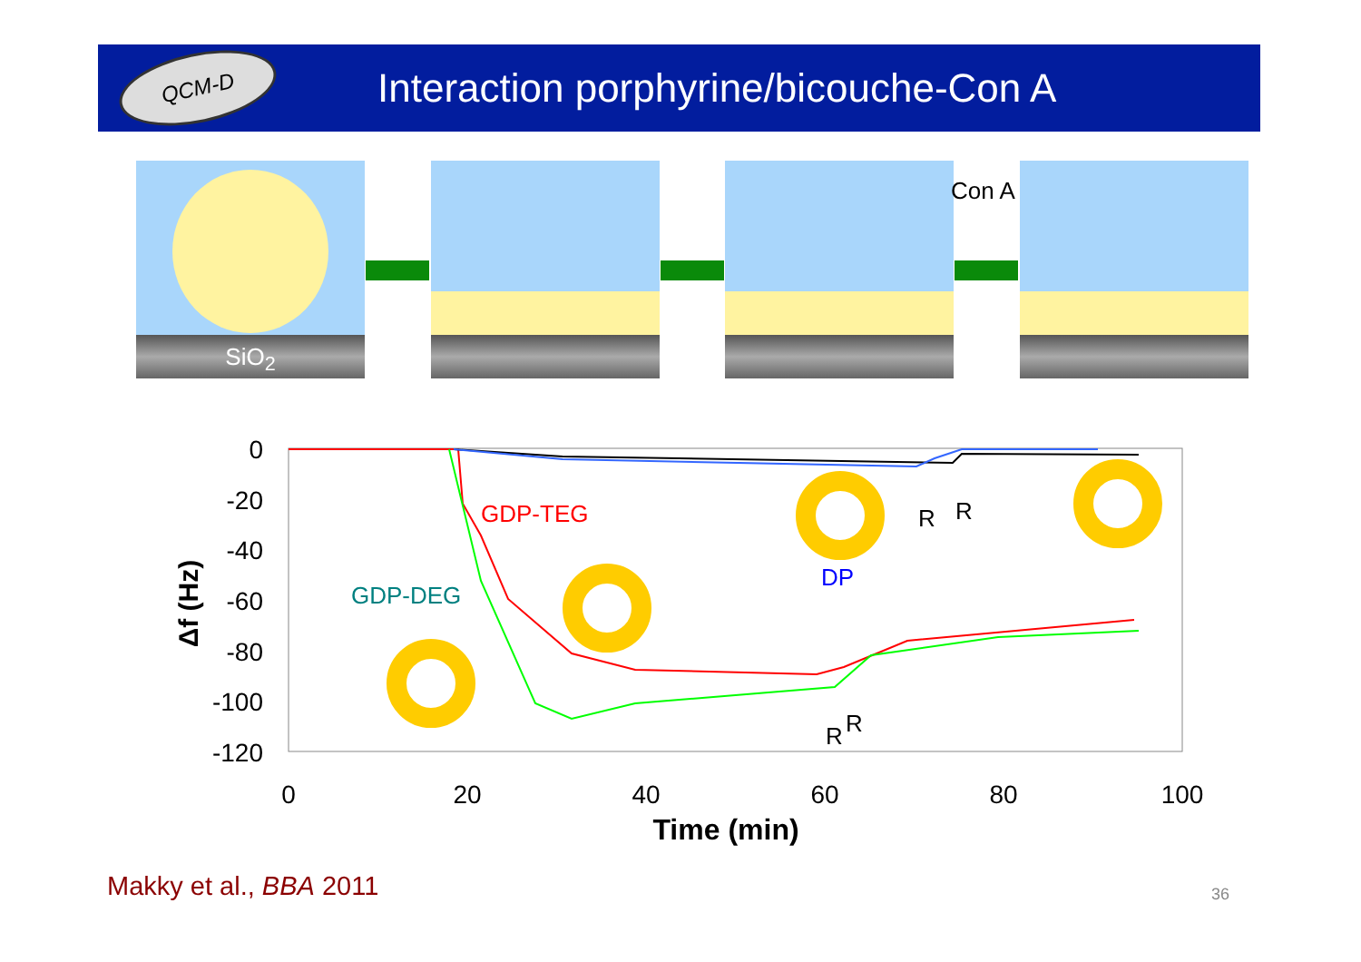QCM-D
Interaction porphyrine/bicouche-Con A
SiO<sub>2</sub>
Con A
0
-20
-40
-60
-80
-100
-120
0
20
40
60
80
100
Time (min)
Δf (Hz)
GDP-TEG
GDP-DEG
DP
R
R
R
R
Makky et al., BBA 2011 36